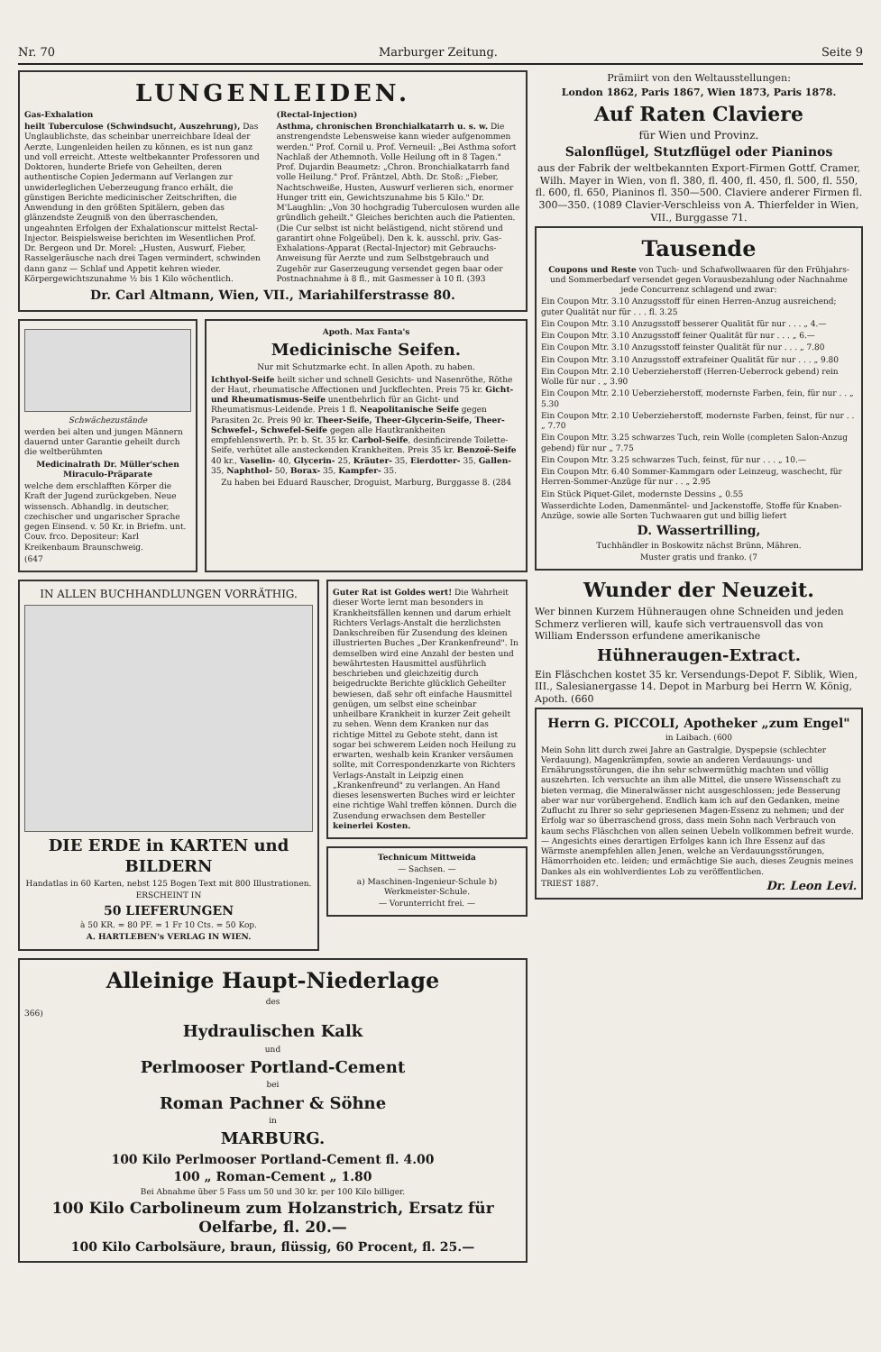Nr. 70 Marburger Zeitung. Seite 9
LUNGENLEIDEN.
Gas-Exhalation
heilt Tuberculose (Schwindsucht, Auszehrung), Das Unglaublichste, das scheinbar unerreichbare Ideal der Aerzte, Lungenleiden heilen zu können, es ist nun ganz und voll erreicht. Atteste weltbekannter Professoren und Doktoren, hunderte Briefe von Geheilten, deren authentische Copien Jedermann auf Verlangen zur unwiderleglichen Ueberzeugung franco erhält, die günstigen Berichte medicinischer Zeitschriften, die Anwendung in den größten Spitälern, geben das glänzendste Zeugniß von den überraschenden, ungeahnten Erfolgen der Exhalationscur mittelst Rectal-Injector. Beispielsweise berichten im Wesentlichen Prof. Dr. Bergeon und Dr. Morel: „Husten, Auswurf, Fieber, Rasselgeräusche nach drei Tagen vermindert, schwinden dann ganz — Schlaf und Appetit kehren wieder. Körpergewichtszunahme ½ bis 1 Kilo wöchentlich.
(Rectal-Injection)
Asthma, chronischen Bronchialkatarrh u. s. w. Die anstrengendste Lebensweise kann wieder aufgenommen werden." Prof. Cornil u. Prof. Verneuil: „Bei Asthma sofort Nachlaß der Athemnoth. Volle Heilung oft in 8 Tagen." Prof. Dujardin Beaumetz: „Chron. Bronchialkatarrh fand volle Heilung." Prof. Fräntzel, Abth. Dr. Stoß: „Fieber, Nachtschweiße, Husten, Auswurf verlieren sich, enormer Hunger tritt ein, Gewichtszunahme bis 5 Kilo." Dr. M'Laughlin: „Von 30 hochgradig Tuberculosen wurden alle gründlich geheilt." Gleiches berichten auch die Patienten. (Die Cur selbst ist nicht belästigend, nicht störend und garantirt ohne Folgeübel). Den k. k. ausschl. priv. Gas-Exhalations-Apparat (Rectal-Injector) mit Gebrauchs-Anweisung für Aerzte und zum Selbstgebrauch und Zugehör zur Gaserzeugung versendet gegen baar oder Postnachnahme à 8 fl., mit Gasmesser à 10 fl. (393
Dr. Carl Altmann, Wien, VII., Mariahilferstrasse 80.
Schwächezustände
werden bei alten und jungen Männern dauernd unter Garantie geheilt durch die weltberühmten
Medicinalrath Dr. Müller'schen Miraculo-Präparate
welche dem erschlafften Körper die Kraft der Jugend zurückgeben. Neue wissensch. Abhandlg. in deutscher, czechischer und ungarischer Sprache gegen Einsend. v. 50 Kr. in Briefm. unt. Couv. frco. Depositeur: Karl Kreikenbaum Braunschweig.
(647
Apoth. Max Fanta's
Medicinische Seifen.
Nur mit Schutzmarke echt. In allen Apoth. zu haben.
Ichthyol-Seife heilt sicher und schnell Gesichts- und Nasenröthe, Röthe der Haut, rheumatische Affectionen und Juckflechten. Preis 75 kr. Gicht- und Rheumatismus-Seife unentbehrlich für an Gicht- und Rheumatismus-Leidende. Preis 1 fl. Neapolitanische Seife gegen Parasiten 2c. Preis 90 kr. Theer-Seife, Theer-Glycerin-Seife, Theer-Schwefel-, Schwefel-Seife gegen alle Hautkrankheiten empfehlenswerth. Pr. b. St. 35 kr. Carbol-Seife, desinficirende Toilette-Seife, verhütet alle ansteckenden Krankheiten. Preis 35 kr. Benzoë-Seife 40 kr., Vaselin- 40, Glycerin- 25, Kräuter- 35, Eierdotter- 35, Gallen- 35, Naphthol- 50, Borax- 35, Kampfer- 35.
Zu haben bei Eduard Rauscher, Droguist, Marburg, Burggasse 8. (284
IN ALLEN BUCHHANDLUNGEN VORRÄTHIG.
DIE ERDE in KARTEN und BILDERN
Handatlas in 60 Karten, nebst 125 Bogen Text mit 800 Illustrationen.
ERSCHEINT IN
50 LIEFERUNGEN
à 50 KR. = 80 PF. = 1 Fr 10 Cts. = 50 Kop.
A. HARTLEBEN's VERLAG IN WIEN.
Guter Rat ist Goldes wert! Die Wahrheit dieser Worte lernt man besonders in Krankheitsfällen kennen und darum erhielt Richters Verlags-Anstalt die herzlichsten Dankschreiben für Zusendung des kleinen illustrierten Buches „Der Krankenfreund". In demselben wird eine Anzahl der besten und bewährtesten Hausmittel ausführlich beschrieben und gleichzeitig durch beigedruckte Berichte glücklich Geheilter bewiesen, daß sehr oft einfache Hausmittel genügen, um selbst eine scheinbar unheilbare Krankheit in kurzer Zeit geheilt zu sehen. Wenn dem Kranken nur das richtige Mittel zu Gebote steht, dann ist sogar bei schwerem Leiden noch Heilung zu erwarten, weshalb kein Kranker versäumen sollte, mit Correspondenzkarte von Richters Verlags-Anstalt in Leipzig einen „Krankenfreund" zu verlangen. An Hand dieses lesenswerten Buches wird er leichter eine richtige Wahl treffen können. Durch die Zusendung erwachsen dem Besteller keinerlei Kosten.
Technicum Mittweida
— Sachsen. —
a) Maschinen-Ingenieur-Schule b) Werkmeister-Schule.
— Vorunterricht frei. —
Alleinige Haupt-Niederlage
des
366)
Hydraulischen Kalk
und
Perlmooser Portland-Cement
bei
Roman Pachner & Söhne
in
MARBURG.
100 Kilo Perlmooser Portland-Cement fl. 4.00
100 „ Roman-Cement „ 1.80
Bei Abnahme über 5 Fass um 50 und 30 kr. per 100 Kilo billiger.
100 Kilo Carbolineum zum Holzanstrich, Ersatz für Oelfarbe, fl. 20.—
100 Kilo Carbolsäure, braun, flüssig, 60 Procent, fl. 25.—
Prämiirt von den Weltausstellungen:
London 1862, Paris 1867, Wien 1873, Paris 1878.
Auf Raten Claviere
für Wien und Provinz.
Salonflügel, Stutzflügel oder Pianinos
aus der Fabrik der weltbekannten Export-Firmen Gottf. Cramer, Wilh. Mayer in Wien, von fl. 380, fl. 400, fl. 450, fl. 500, fl. 550, fl. 600, fl. 650, Pianinos fl. 350—500. Claviere anderer Firmen fl. 300—350. (1089 Clavier-Verschleiss von A. Thierfelder in Wien, VII., Burggasse 71.
Tausende
Coupons und Reste von Tuch- und Schafwollwaaren für den Frühjahrs- und Sommerbedarf versendet gegen Vorausbezahlung oder Nachnahme jede Concurrenz schlagend und zwar:
Ein Coupon Mtr. 3.10 Anzugsstoff für einen Herren-Anzug ausreichend; guter Qualität nur für . . . fl. 3.25
Ein Coupon Mtr. 3.10 Anzugsstoff besserer Qualität für nur . . . „ 4.—
Ein Coupon Mtr. 3.10 Anzugsstoff feiner Qualität für nur . . . „ 6.—
Ein Coupon Mtr. 3.10 Anzugsstoff feinster Qualität für nur . . . „ 7.80
Ein Coupon Mtr. 3.10 Anzugsstoff extrafeiner Qualität für nur . . . „ 9.80
Ein Coupon Mtr. 2.10 Ueberzieherstoff (Herren-Ueberrock gebend) rein Wolle für nur . „ 3.90
Ein Coupon Mtr. 2.10 Ueberzieherstoff, modernste Farben, fein, für nur . . „ 5.30
Ein Coupon Mtr. 2.10 Ueberzieherstoff, modernste Farben, feinst, für nur . . „ 7.70
Ein Coupon Mtr. 3.25 schwarzes Tuch, rein Wolle (completen Salon-Anzug gebend) für nur „ 7.75
Ein Coupon Mtr. 3.25 schwarzes Tuch, feinst, für nur . . . „ 10.—
Ein Coupon Mtr. 6.40 Sommer-Kammgarn oder Leinzeug, waschecht, für Herren-Sommer-Anzüge für nur . . „ 2.95
Ein Stück Piquet-Gilet, modernste Dessins „ 0.55
Wasserdichte Loden, Damenmäntel- und Jackenstoffe, Stoffe für Knaben-Anzüge, sowie alle Sorten Tuchwaaren gut und billig liefert
D. Wassertrilling,
Tuchhändler in Boskowitz nächst Brünn, Mähren.
Muster gratis und franko. (7
Wunder der Neuzeit.
Wer binnen Kurzem Hühneraugen ohne Schneiden und jeden Schmerz verlieren will, kaufe sich vertrauensvoll das von William Endersson erfundene amerikanische
Hühneraugen-Extract.
Ein Fläschchen kostet 35 kr. Versendungs-Depot F. Siblik, Wien, III., Salesianergasse 14. Depot in Marburg bei Herrn W. König, Apoth. (660
Herrn G. PICCOLI, Apotheker „zum Engel"
in Laibach. (600
Mein Sohn litt durch zwei Jahre an Gastralgie, Dyspepsie (schlechter Verdauung), Magenkrämpfen, sowie an anderen Verdauungs- und Ernährungsstörungen, die ihn sehr schwermüthig machten und völlig auszehrten. Ich versuchte an ihm alle Mittel, die unsere Wissenschaft zu bieten vermag, die Mineralwässer nicht ausgeschlossen; jede Besserung aber war nur vorübergehend. Endlich kam ich auf den Gedanken, meine Zuflucht zu Ihrer so sehr gepriesenen Magen-Essenz zu nehmen; und der Erfolg war so überraschend gross, dass mein Sohn nach Verbrauch von kaum sechs Fläschchen von allen seinen Uebeln vollkommen befreit wurde. — Angesichts eines derartigen Erfolges kann ich Ihre Essenz auf das Wärmste anempfehlen allen Jenen, welche an Verdauungsstörungen, Hämorrhoiden etc. leiden; und ermächtige Sie auch, dieses Zeugnis meines Dankes als ein wohlverdientes Lob zu veröffentlichen.
TRIEST 1887. Dr. Leon Levi.